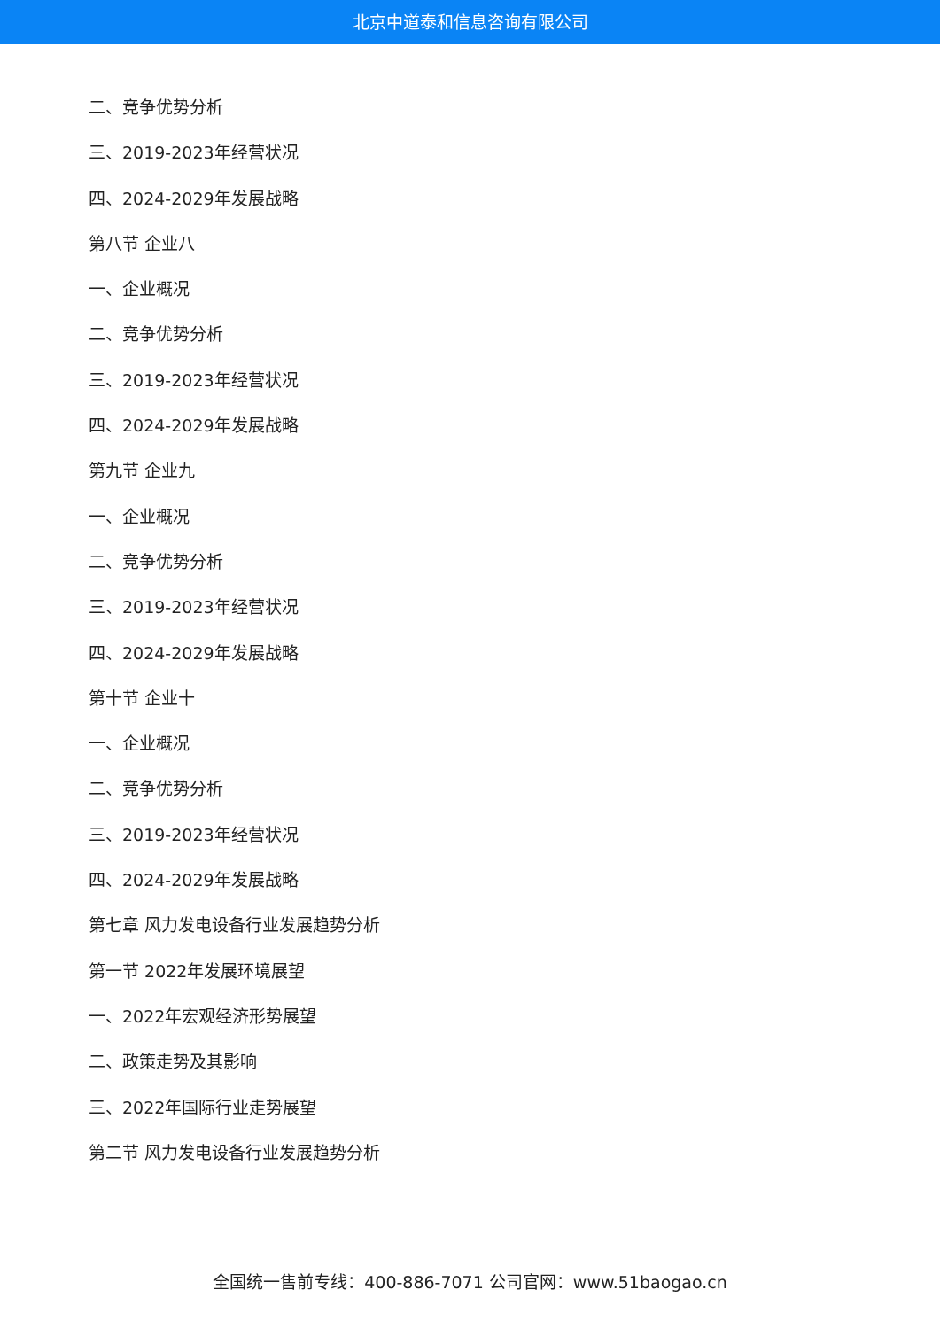北京中道泰和信息咨询有限公司
二、竞争优势分析
三、2019-2023年经营状况
四、2024-2029年发展战略
第八节 企业八
一、企业概况
二、竞争优势分析
三、2019-2023年经营状况
四、2024-2029年发展战略
第九节 企业九
一、企业概况
二、竞争优势分析
三、2019-2023年经营状况
四、2024-2029年发展战略
第十节 企业十
一、企业概况
二、竞争优势分析
三、2019-2023年经营状况
四、2024-2029年发展战略
第七章 风力发电设备行业发展趋势分析
第一节 2022年发展环境展望
一、2022年宏观经济形势展望
二、政策走势及其影响
三、2022年国际行业走势展望
第二节 风力发电设备行业发展趋势分析
全国统一售前专线：400-886-7071 公司官网：www.51baogao.cn